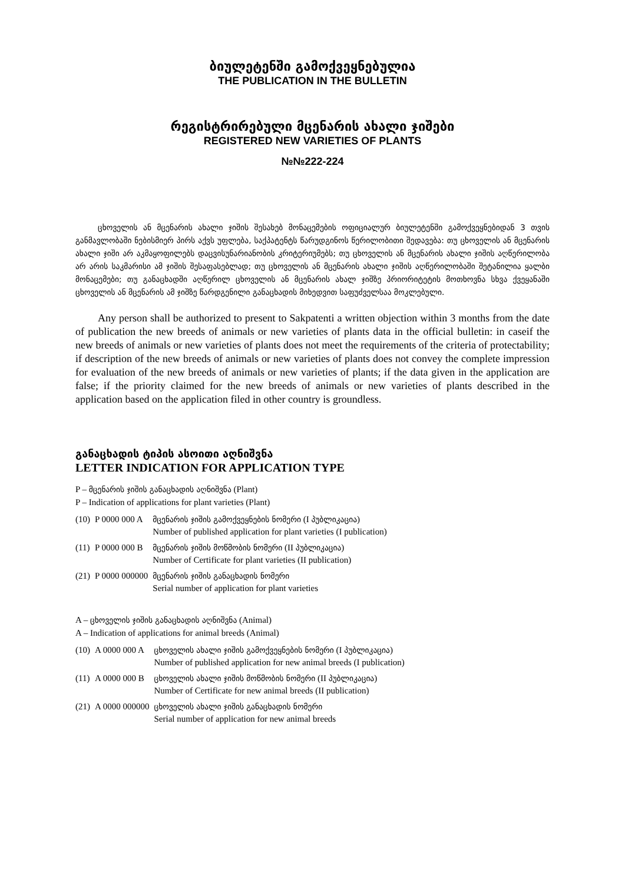ბიულეტენში გამოქვეყნებულია
THE PUBLICATION IN THE BULLETIN
რეგისტრირებული მცენარის ახალი ჯიშები
REGISTERED NEW VARIETIES OF PLANTS
№№222-224
ცხოველის ან მცენარის ახალი ჯიშის შესახებ მონაცემების ოფიციალურ ბიულეტენში გამოქვეყნებიდან 3 თვის განმავლობაში ნებისმიერ პირს აქვს უფლება, საქპატენტს წარუდგინოს წერილობითი შედავება: თუ ცხოველის ან მცენარის ახალი ჯიში არ აკმაყოფილებს დაცვისუნარიანობის კრიტერიუმებს; თუ ცხოველის ან მცენარის ახალი ჯიშის აღწერილობა არ არის საკმარისი ამ ჯიშის შესაფასებლად; თუ ცხოველის ან მცენარის ახალი ჯიშის აღწერილობაში შეტანილია ყალბი მონაცემები; თუ განაცხადში აღწერილ ცხოველის ან მცენარის ახალ ჯიშზე პრიორიტეტის მოთხოვნა სხვა ქვეყანაში ცხოველის ან მცენარის ამ ჯიშზე წარდგენილი განაცხადის მიხედვით საფუძველსაა მოკლებული.
Any person shall be authorized to present to Sakpatenti a written objection within 3 months from the date of publication the new breeds of animals or new varieties of plants data in the official bulletin: in caseif the new breeds of animals or new varieties of plants does not meet the requirements of the criteria of protectability; if description of the new breeds of animals or new varieties of plants does not convey the complete impression for evaluation of the new breeds of animals or new varieties of plants; if the data given in the application are false; if the priority claimed for the new breeds of animals or new varieties of plants described in the application based on the application filed in other country is groundless.
განაცხადის ტიპის ასოითი აღნიშვნა
LETTER INDICATION FOR APPLICATION TYPE
P – მცენარის ჯიშის განაცხადის აღნიშვნა (Plant)
P – Indication of applications for plant varieties (Plant)
| (10) | P 0000 000 A | მცენარის ჯიშის გამოქვეყნების ნომერი (I პუბლიკაცია ) Number of published application for plant varieties (I publication) |
| (11) | P 0000 000 B | მცენარის ჯიშის მოწმობის ნომერი (II პუბლიკაცია ) Number of Certificate for plant varieties (II publication) |
| (21) | P 0000 000000 | მცენარის ჯიშის განაცხადის ნომერი Serial number of application for plant varieties |
A – ცხოველის ჯიშის განაცხადის აღნიშვნა (Animal)
A – Indication of applications for animal breeds (Animal)
| (10) | A 0000 000 A | ცხოველის ახალი ჯიშის გამოქვეყნების ნომერი (I პუბლიკაცია ) Number of published application for new animal breeds (I publication) |
| (11) | A 0000 000 B | ცხოველის ახალი ჯიშის მოწმობის ნომერი (II პუბლიკაცია ) Number of Certificate for new animal breeds (II publication) |
| (21) | A 0000 000000 | ცხოველის ახალი ჯიშის განაცხადის ნომერი Serial number of application for new animal breeds |